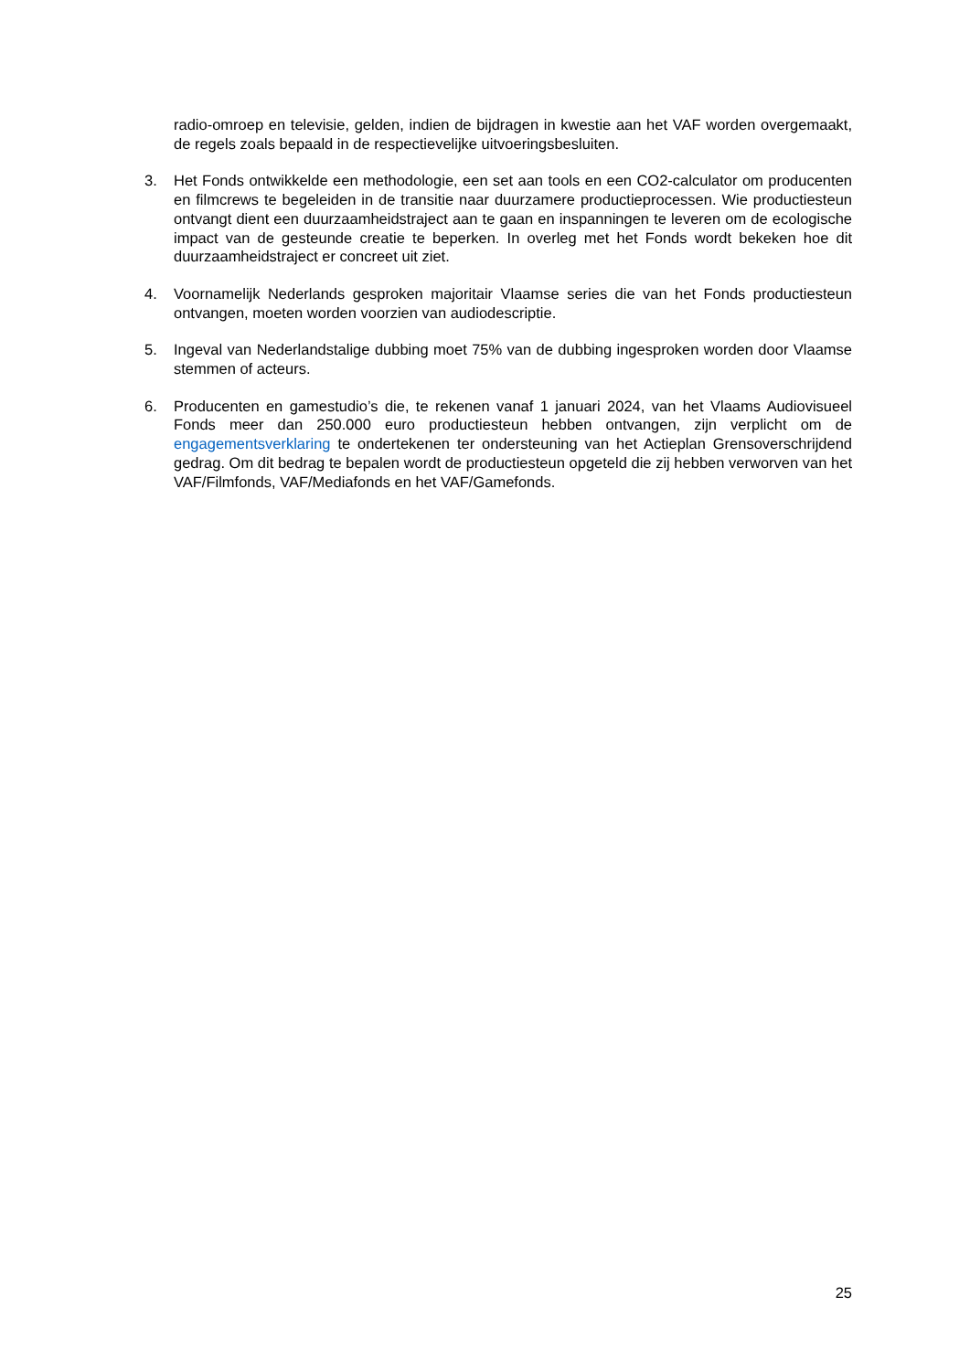radio-omroep en televisie, gelden, indien de bijdragen in kwestie aan het VAF worden overgemaakt, de regels zoals bepaald in de respectievelijke uitvoeringsbesluiten.
3. Het Fonds ontwikkelde een methodologie, een set aan tools en een CO2-calculator om producenten en filmcrews te begeleiden in de transitie naar duurzamere productieprocessen. Wie productiesteun ontvangt dient een duurzaamheidstraject aan te gaan en inspanningen te leveren om de ecologische impact van de gesteunde creatie te beperken. In overleg met het Fonds wordt bekeken hoe dit duurzaamheidstraject er concreet uit ziet.
4. Voornamelijk Nederlands gesproken majoritair Vlaamse series die van het Fonds productiesteun ontvangen, moeten worden voorzien van audiodescriptie.
5. Ingeval van Nederlandstalige dubbing moet 75% van de dubbing ingesproken worden door Vlaamse stemmen of acteurs.
6. Producenten en gamestudio’s die, te rekenen vanaf 1 januari 2024, van het Vlaams Audiovisueel Fonds meer dan 250.000 euro productiesteun hebben ontvangen, zijn verplicht om de engagementsverklaring te ondertekenen ter ondersteuning van het Actieplan Grensoverschrijdend gedrag. Om dit bedrag te bepalen wordt de productiesteun opgeteld die zij hebben verworven van het VAF/Filmfonds, VAF/Mediafonds en het VAF/Gamefonds.
25